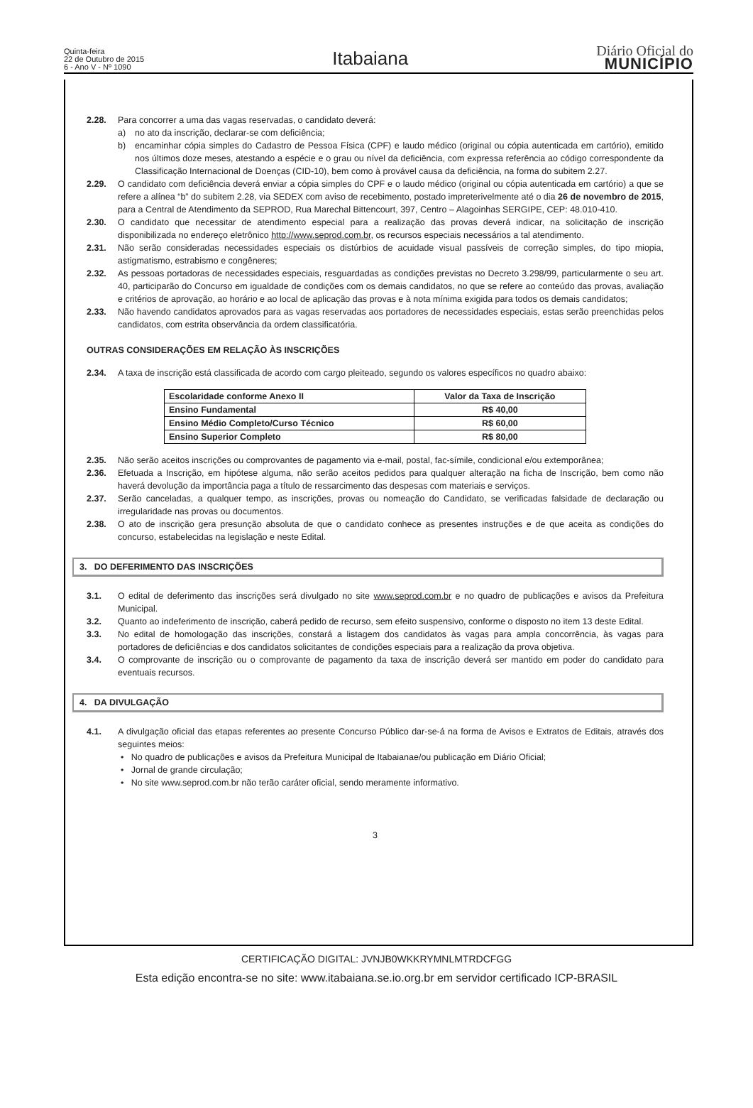Quinta-feira
22 de Outubro de 2015
6 - Ano V - Nº 1090
Itabaiana
Diário Oficial do
MUNICÍPIO
2.28. Para concorrer a uma das vagas reservadas, o candidato deverá:
a) no ato da inscrição, declarar-se com deficiência;
b) encaminhar cópia simples do Cadastro de Pessoa Física (CPF) e laudo médico (original ou cópia autenticada em cartório), emitido nos últimos doze meses, atestando a espécie e o grau ou nível da deficiência, com expressa referência ao código correspondente da Classificação Internacional de Doenças (CID-10), bem como à provável causa da deficiência, na forma do subitem 2.27.
2.29. O candidato com deficiência deverá enviar a cópia simples do CPF e o laudo médico (original ou cópia autenticada em cartório) a que se refere a alínea “b” do subitem 2.28, via SEDEX com aviso de recebimento, postado impreterivelmente até o dia 26 de novembro de 2015, para a Central de Atendimento da SEPROD, Rua Marechal Bittencourt, 397, Centro – Alagoinhas SERGIPE, CEP: 48.010-410.
2.30. O candidato que necessitar de atendimento especial para a realização das provas deverá indicar, na solicitação de inscrição disponibilizada no endereço eletrônico http://www.seprod.com.br, os recursos especiais necessários a tal atendimento.
2.31. Não serão consideradas necessidades especiais os distúrbios de acuidade visual passíveis de correção simples, do tipo miopia, astigmatismo, estrabismo e congêneres;
2.32. As pessoas portadoras de necessidades especiais, resguardadas as condições previstas no Decreto 3.298/99, particularmente o seu art. 40, participarão do Concurso em igualdade de condições com os demais candidatos, no que se refere ao conteúdo das provas, avaliação e critérios de aprovação, ao horário e ao local de aplicação das provas e à nota mínima exigida para todos os demais candidatos;
2.33. Não havendo candidatos aprovados para as vagas reservadas aos portadores de necessidades especiais, estas serão preenchidas pelos candidatos, com estrita observância da ordem classificatória.
OUTRAS CONSIDERAÇÕES EM RELAÇÃO ÀS INSCRIÇÕES
2.34. A taxa de inscrição está classificada de acordo com cargo pleiteado, segundo os valores específicos no quadro abaixo:
| Escolaridade conforme Anexo II | Valor da Taxa de Inscrição |
| --- | --- |
| Ensino Fundamental | R$ 40,00 |
| Ensino Médio Completo/Curso Técnico | R$ 60,00 |
| Ensino Superior Completo | R$ 80,00 |
2.35. Não serão aceitos inscrições ou comprovantes de pagamento via e-mail, postal, fac-símile, condicional e/ou extemporânea;
2.36. Efetuada a Inscrição, em hipótese alguma, não serão aceitos pedidos para qualquer alteração na ficha de Inscrição, bem como não haverá devolução da importância paga a título de ressarcimento das despesas com materiais e serviços.
2.37. Serão canceladas, a qualquer tempo, as inscrições, provas ou nomeação do Candidato, se verificadas falsidade de declaração ou irregularidade nas provas ou documentos.
2.38. O ato de inscrição gera presunção absoluta de que o candidato conhece as presentes instruções e de que aceita as condições do concurso, estabelecidas na legislação e neste Edital.
3. DO DEFERIMENTO DAS INSCRIÇÕES
3.1. O edital de deferimento das inscrições será divulgado no site www.seprod.com.br e no quadro de publicações e avisos da Prefeitura Municipal.
3.2. Quanto ao indeferimento de inscrição, caberá pedido de recurso, sem efeito suspensivo, conforme o disposto no item 13 deste Edital.
3.3. No edital de homologação das inscrições, constará a listagem dos candidatos às vagas para ampla concorrência, às vagas para portadores de deficiências e dos candidatos solicitantes de condições especiais para a realização da prova objetiva.
3.4. O comprovante de inscrição ou o comprovante de pagamento da taxa de inscrição deverá ser mantido em poder do candidato para eventuais recursos.
4. DA DIVULGAÇÃO
4.1. A divulgação oficial das etapas referentes ao presente Concurso Público dar-se-á na forma de Avisos e Extratos de Editais, através dos seguintes meios:
• No quadro de publicações e avisos da Prefeitura Municipal de Itabaianae/ou publicação em Diário Oficial;
• Jornal de grande circulação;
• No site www.seprod.com.br não terão caráter oficial, sendo meramente informativo.
3
CERTIFICAÇÃO DIGITAL: JVNJB0WKKRYMNLMTRDCFGG
Esta edição encontra-se no site: www.itabaiana.se.io.org.br em servidor certificado ICP-BRASIL